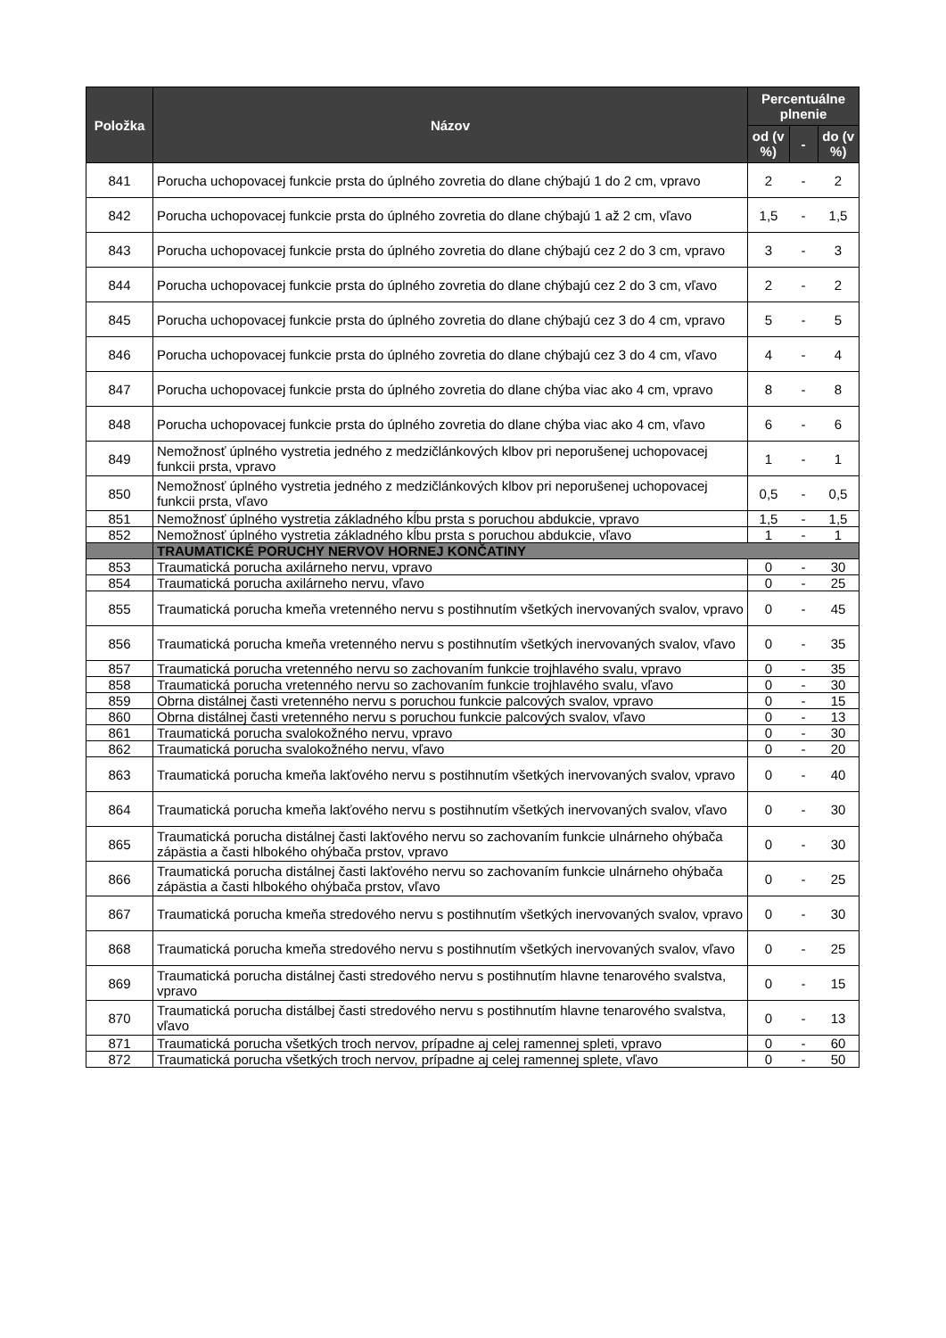| Položka | Názov | Percentuálne plnenie | | |
| --- | --- | --- | --- | --- |
| | | od (v %) | - | do (v %) |
| 841 | Porucha uchopovacej funkcie prsta do úplného zovretia do dlane chýbajú 1 do 2 cm, vpravo | 2 | - | 2 |
| 842 | Porucha uchopovacej funkcie prsta do úplného zovretia do dlane chýbajú 1 až 2 cm, vľavo | 1,5 | - | 1,5 |
| 843 | Porucha uchopovacej funkcie prsta do úplného zovretia do dlane chýbajú cez 2 do 3 cm, vpravo | 3 | - | 3 |
| 844 | Porucha uchopovacej funkcie prsta do úplného zovretia do dlane chýbajú cez 2 do 3 cm, vľavo | 2 | - | 2 |
| 845 | Porucha uchopovacej funkcie prsta do úplného zovretia do dlane chýbajú cez 3 do 4 cm, vpravo | 5 | - | 5 |
| 846 | Porucha uchopovacej funkcie prsta do úplného zovretia do dlane chýbajú cez 3 do 4 cm, vľavo | 4 | - | 4 |
| 847 | Porucha uchopovacej funkcie prsta do úplného zovretia do dlane chýba viac ako 4 cm, vpravo | 8 | - | 8 |
| 848 | Porucha uchopovacej funkcie prsta do úplného zovretia do dlane chýba viac ako 4 cm, vľavo | 6 | - | 6 |
| 849 | Nemožnosť úplného vystretia jedného z medzičlánkových klbov pri neporušenej uchopovacej funkcii prsta, vpravo | 1 | - | 1 |
| 850 | Nemožnosť úplného vystretia jedného z medzičlánkových klbov pri neporušenej uchopovacej funkcii prsta, vľavo | 0,5 | - | 0,5 |
| 851 | Nemožnosť úplného vystretia základného kĺbu prsta s poruchou abdukcie, vpravo | 1,5 | - | 1,5 |
| 852 | Nemožnosť úplného vystretia základného kĺbu prsta s poruchou abdukcie, vľavo | 1 | - | 1 |
| | TRAUMATICKÉ PORUCHY NERVOV HORNEJ KONČATINY | | | |
| 853 | Traumatická porucha axilárneho nervu, vpravo | 0 | - | 30 |
| 854 | Traumatická porucha axilárneho nervu, vľavo | 0 | - | 25 |
| 855 | Traumatická porucha kmeňa vretenného nervu s postihnutím všetkých inervovaných svalov, vpravo | 0 | - | 45 |
| 856 | Traumatická porucha kmeňa vretenného nervu s postihnutím všetkých inervovaných svalov, vľavo | 0 | - | 35 |
| 857 | Traumatická porucha vretenného nervu so zachovaním funkcie trojhlavého svalu, vpravo | 0 | - | 35 |
| 858 | Traumatická porucha vretenného nervu so zachovaním funkcie trojhlavého svalu, vľavo | 0 | - | 30 |
| 859 | Obrna distálnej časti vretenného nervu s poruchou funkcie palcových svalov, vpravo | 0 | - | 15 |
| 860 | Obrna distálnej časti vretenného nervu s poruchou funkcie palcových svalov, vľavo | 0 | - | 13 |
| 861 | Traumatická porucha svalokožného nervu, vpravo | 0 | - | 30 |
| 862 | Traumatická porucha svalokožného nervu, vľavo | 0 | - | 20 |
| 863 | Traumatická porucha kmeňa lakťového nervu s postihnutím všetkých inervovaných svalov, vpravo | 0 | - | 40 |
| 864 | Traumatická porucha kmeňa lakťového nervu s postihnutím všetkých inervovaných svalov, vľavo | 0 | - | 30 |
| 865 | Traumatická porucha distálnej časti lakťového nervu so zachovaním funkcie ulnárneho ohýbača zápästia a časti hlbokého ohýbača prstov, vpravo | 0 | - | 30 |
| 866 | Traumatická porucha distálnej časti lakťového nervu so zachovaním funkcie ulnárneho ohýbača zápästia a časti hlbokého ohýbača prstov, vľavo | 0 | - | 25 |
| 867 | Traumatická porucha kmeňa stredového nervu s postihnutím všetkých inervovaných svalov, vpravo | 0 | - | 30 |
| 868 | Traumatická porucha kmeňa stredového nervu s postihnutím všetkých inervovaných svalov, vľavo | 0 | - | 25 |
| 869 | Traumatická porucha distálnej časti stredového nervu s postihnutím hlavne tenarového svalstva, vpravo | 0 | - | 15 |
| 870 | Traumatická porucha distálbej časti stredového nervu s postihnutím hlavne tenarového svalstva, vľavo | 0 | - | 13 |
| 871 | Traumatická porucha všetkých troch nervov, prípadne aj celej ramennej spleti, vpravo | 0 | - | 60 |
| 872 | Traumatická porucha všetkých troch nervov, prípadne aj celej ramennej splete, vľavo | 0 | - | 50 |